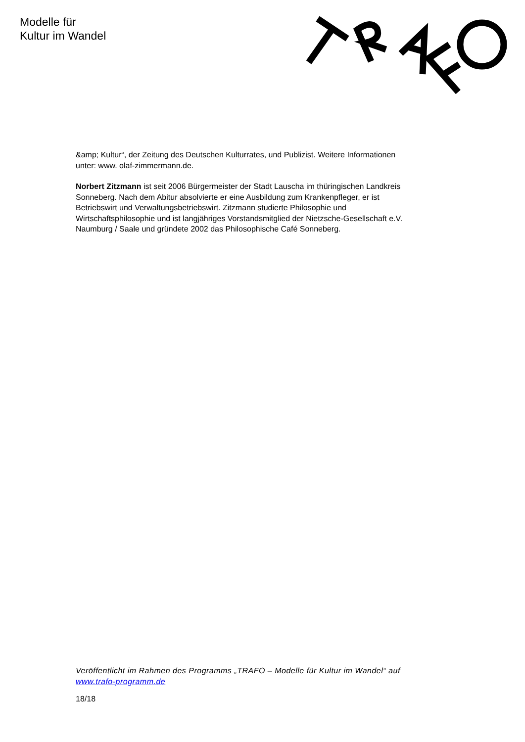Modelle für
Kultur im Wandel
&amp; Kultur“, der Zeitung des Deutschen Kulturrates, und Publizist. Weitere Informationen unter: www. olaf-zimmermann.de.
Norbert Zitzmann ist seit 2006 Bürgermeister der Stadt Lauscha im thüringischen Landkreis Sonneberg. Nach dem Abitur absolvierte er eine Ausbildung zum Krankenpfleger, er ist Betriebswirt und Verwaltungsbetriebswirt. Zitzmann studierte Philosophie und Wirtschaftsphilosophie und ist langjähriges Vorstandsmitglied der Nietzsche-Gesellschaft e.V. Naumburg / Saale und gründete 2002 das Philosophische Café Sonneberg.
Veröffentlicht im Rahmen des Programms „TRAFO – Modelle für Kultur im Wandel“ auf www.trafo-programm.de
18/18